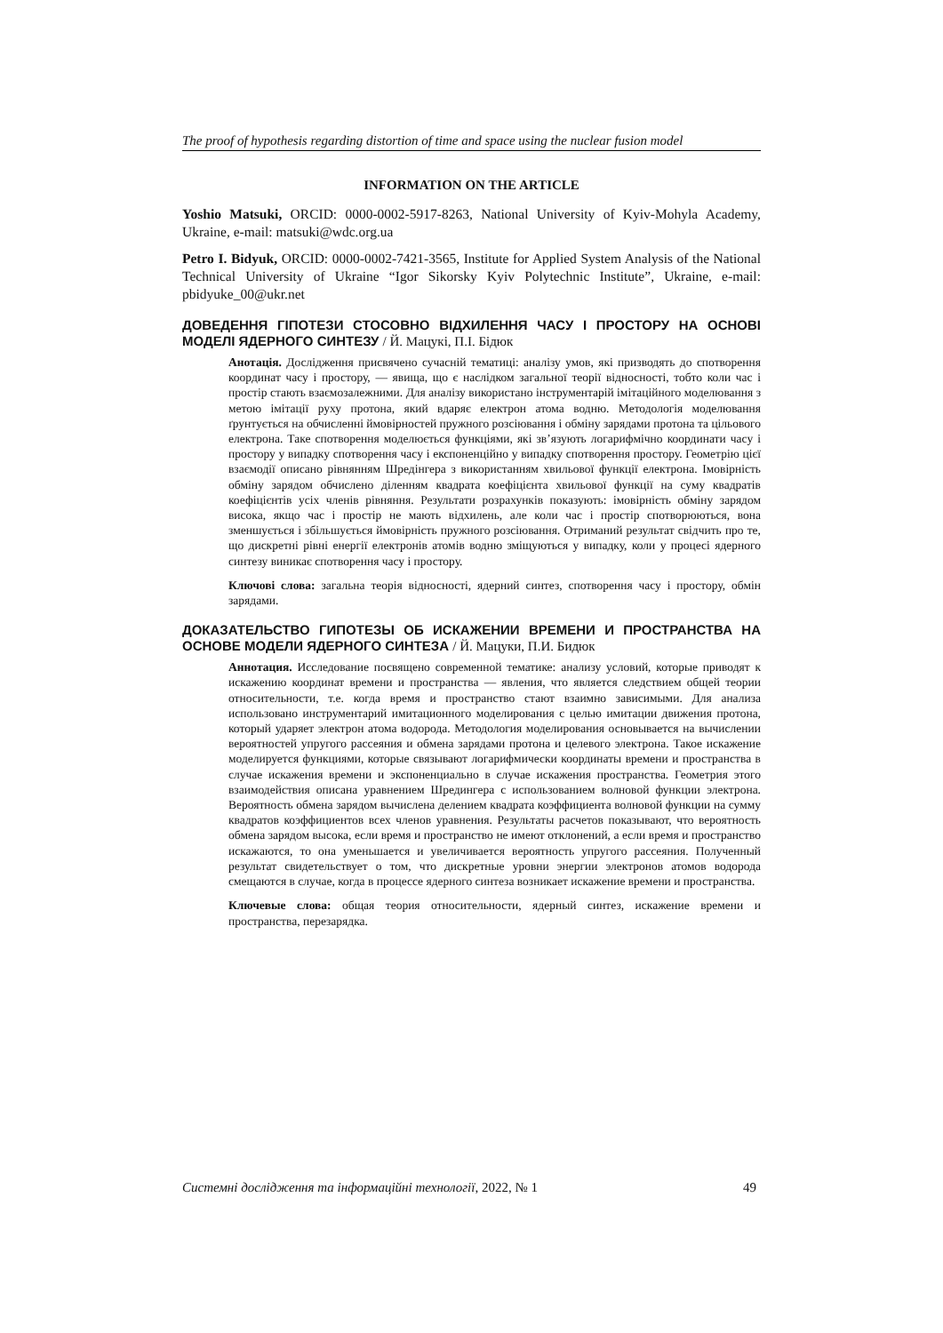The proof of hypothesis regarding distortion of time and space using the nuclear fusion model
INFORMATION ON THE ARTICLE
Yoshio Matsuki, ORCID: 0000-0002-5917-8263, National University of Kyiv-Mohyla Academy, Ukraine, e-mail: matsuki@wdc.org.ua
Petro I. Bidyuk, ORCID: 0000-0002-7421-3565, Institute for Applied System Analysis of the National Technical University of Ukraine “Igor Sikorsky Kyiv Polytechnic Institute”, Ukraine, e-mail: pbidyuke_00@ukr.net
ДОВЕДЕННЯ ГІПОТЕЗИ СТОСОВНО ВІДХИЛЕННЯ ЧАСУ І ПРОСТОРУ НА ОСНОВІ МОДЕЛІ ЯДЕРНОГО СИНТЕЗУ / Й. Мацукі, П.І. Бідюк
Анотація. Дослідження присвячено сучасній тематиці: аналізу умов, які призводять до спотворення координат часу і простору, — явища, що є наслідком загальної теорії відносності, тобто коли час і простір стають взаємозалежними. Для аналізу використано інструментарій імітаційного моделювання з метою імітації руху протона, який вдаряє електрон атома водню. Методологія моделювання ґрунтується на обчисленні ймовірностей пружного розсіювання і обміну зарядами протона та цільового електрона. Таке спотворення моделюється функціями, які зв’язують логарифмічно координати часу і простору у випадку спотворення часу і експоненційно у випадку спотворення простору. Геометрію цієї взаємодії описано рівнянням Шредінгера з використанням хвильової функції електрона. Імовірність обміну зарядом обчислено діленням квадрата коефіцієнта хвильової функції на суму квадратів коефіцієнтів усіх членів рівняння. Результати розрахунків показують: імовірність обміну зарядом висока, якщо час і простір не мають відхилень, але коли час і простір спотворюються, вона зменшується і збільшується ймовірність пружного розсіювання. Отриманий результат свідчить про те, що дискретні рівні енергії електронів атомів водню зміщуються у випадку, коли у процесі ядерного синтезу виникає спотворення часу і простору.
Ключові слова: загальна теорія відносності, ядерний синтез, спотворення часу і простору, обмін зарядами.
ДОКАЗАТЕЛЬСТВО ГИПОТЕЗЫ ОБ ИСКАЖЕНИИ ВРЕМЕНИ И ПРОСТРАНСТВА НА ОСНОВЕ МОДЕЛИ ЯДЕРНОГО СИНТЕЗА / Й. Мацуки, П.И. Бидюк
Аннотация. Исследование посвящено современной тематике: анализу условий, которые приводят к искажению координат времени и пространства — явления, что является следствием общей теории относительности, т.е. когда время и пространство стают взаимно зависимыми. Для анализа использовано инструментарий имитационного моделирования с целью имитации движения протона, который ударяет электрон атома водорода. Методология моделирования основывается на вычислении вероятностей упругого рассеяния и обмена зарядами протона и целевого электрона. Такое искажение моделируется функциями, которые связывают логарифмически координаты времени и пространства в случае искажения времени и экспоненциально в случае искажения пространства. Геометрия этого взаимодействия описана уравнением Шредингера с использованием волновой функции электрона. Вероятность обмена зарядом вычислена делением квадрата коэффициента волновой функции на сумму квадратов коэффициентов всех членов уравнения. Результаты расчетов показывают, что вероятность обмена зарядом высока, если время и пространство не имеют отклонений, а если время и пространство искажаются, то она уменьшается и увеличивается вероятность упругого рассеяния. Полученный результат свидетельствует о том, что дискретные уровни энергии электронов атомов водорода смещаются в случае, когда в процессе ядерного синтеза возникает искажение времени и пространства.
Ключевые слова: общая теория относительности, ядерный синтез, искажение времени и пространства, перезарядка.
Системні дослідження та інформаційні технології, 2022, № 1 49